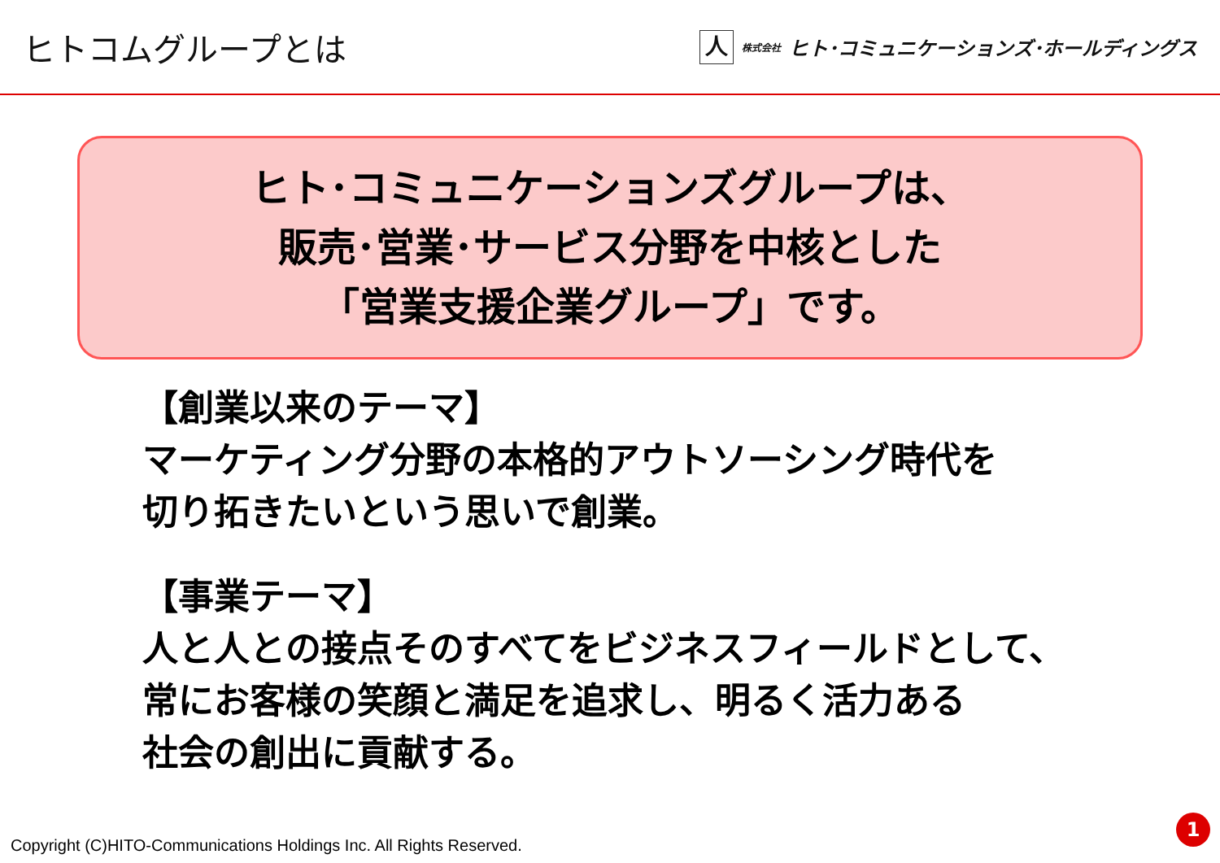ヒトコムグループとは
人株式会社 ヒト･コミュニケーションズ･ホールディングス
ヒト･コミュニケーションズグループは、
販売･営業･サービス分野を中核とした
「営業支援企業グループ」です。
【創業以来のテーマ】
マーケティング分野の本格的アウトソーシング時代を
切り拓きたいという思いで創業。
【事業テーマ】
人と人との接点そのすべてをビジネスフィールドとして、
常にお客様の笑顔と満足を追求し、明るく活力ある
社会の創出に貢献する。
Copyright (C)HITO-Communications Holdings Inc. All Rights Reserved.
1